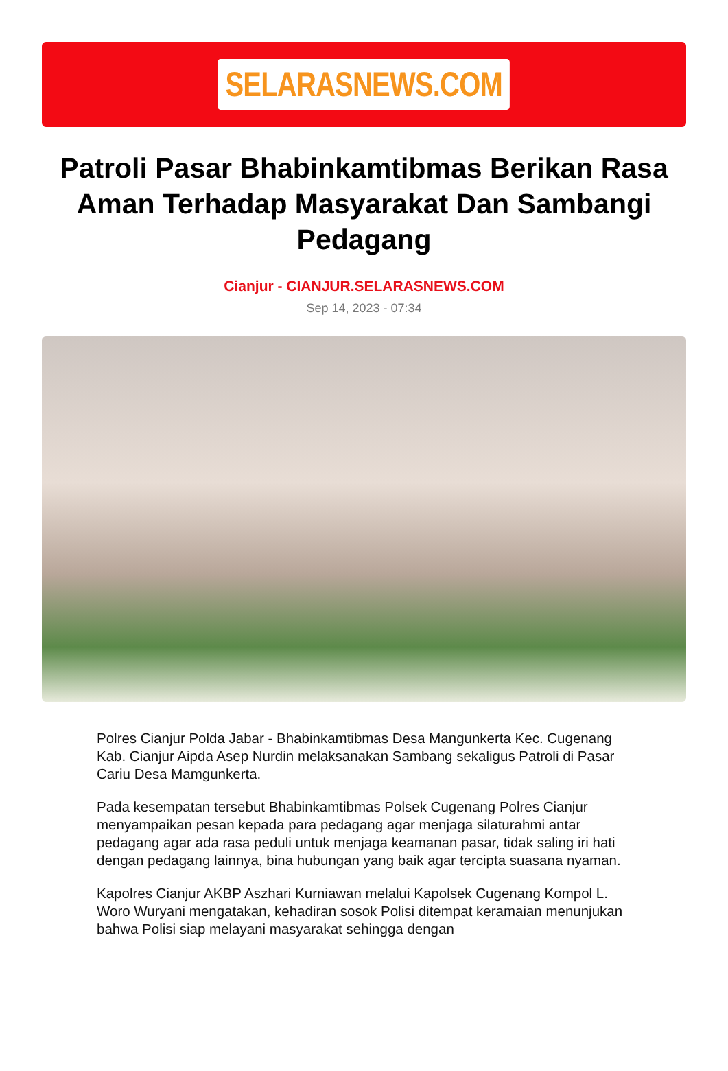SELARASNEWS.COM
Patroli Pasar Bhabinkamtibmas Berikan Rasa Aman Terhadap Masyarakat Dan Sambangi Pedagang
Cianjur - CIANJUR.SELARASNEWS.COM
Sep 14, 2023 - 07:34
Polres Cianjur Polda Jabar - Bhabinkamtibmas Desa Mangunkerta Kec. Cugenang Kab. Cianjur Aipda Asep Nurdin melaksanakan Sambang sekaligus Patroli di Pasar Cariu Desa Mamgunkerta.
Pada kesempatan tersebut Bhabinkamtibmas Polsek Cugenang Polres Cianjur menyampaikan pesan kepada para pedagang agar menjaga silaturahmi antar pedagang agar ada rasa peduli untuk menjaga keamanan pasar, tidak saling iri hati dengan pedagang lainnya, bina hubungan yang baik agar tercipta suasana nyaman.
Kapolres Cianjur AKBP Aszhari Kurniawan melalui Kapolsek Cugenang Kompol L. Woro Wuryani mengatakan, kehadiran sosok Polisi ditempat keramaian menunjukan bahwa Polisi siap melayani masyarakat sehingga dengan